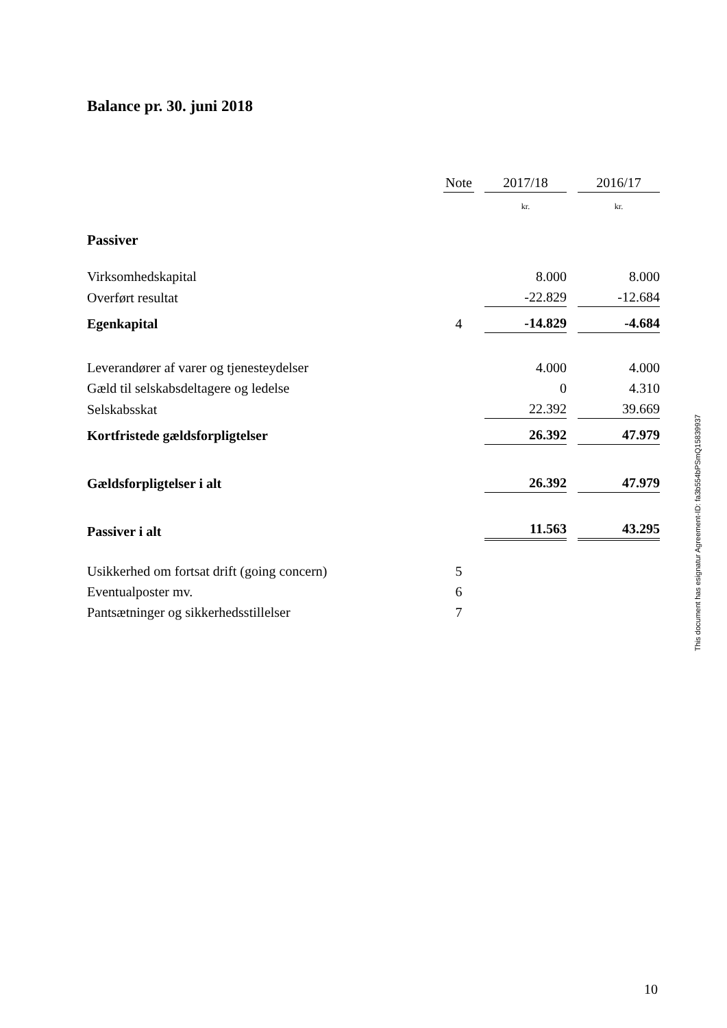Balance pr. 30. juni 2018
| | Note | | 2017/18 | | 2016/17 |
| | | | kr. | | kr. |
| Passiver | | | | | |
| Virksomhedskapital | | | 8.000 | | 8.000 |
| Overført resultat | | | -22.829 | | -12.684 |
| Egenkapital | 4 | | -14.829 | | -4.684 |
| Leverandører af varer og tjenesteydelser | | | 4.000 | | 4.000 |
| Gæld til selskabsdeltagere og ledelse | | | 0 | | 4.310 |
| Selskabsskat | | | 22.392 | | 39.669 |
| Kortfristede gældsforpligtelser | | | 26.392 | | 47.979 |
| Gældsforpligtelser i alt | | | 26.392 | | 47.979 |
| Passiver i alt | | | 11.563 | | 43.295 |
| Usikkerhed om fortsat drift (going concern) | 5 | | | | |
| Eventualposter mv. | 6 | | | | |
| Pantsætninger og sikkerhedsstillelser | 7 | | | | |
This document has esignatur Agreement-ID: fa3b554bPSmQ15839937
10